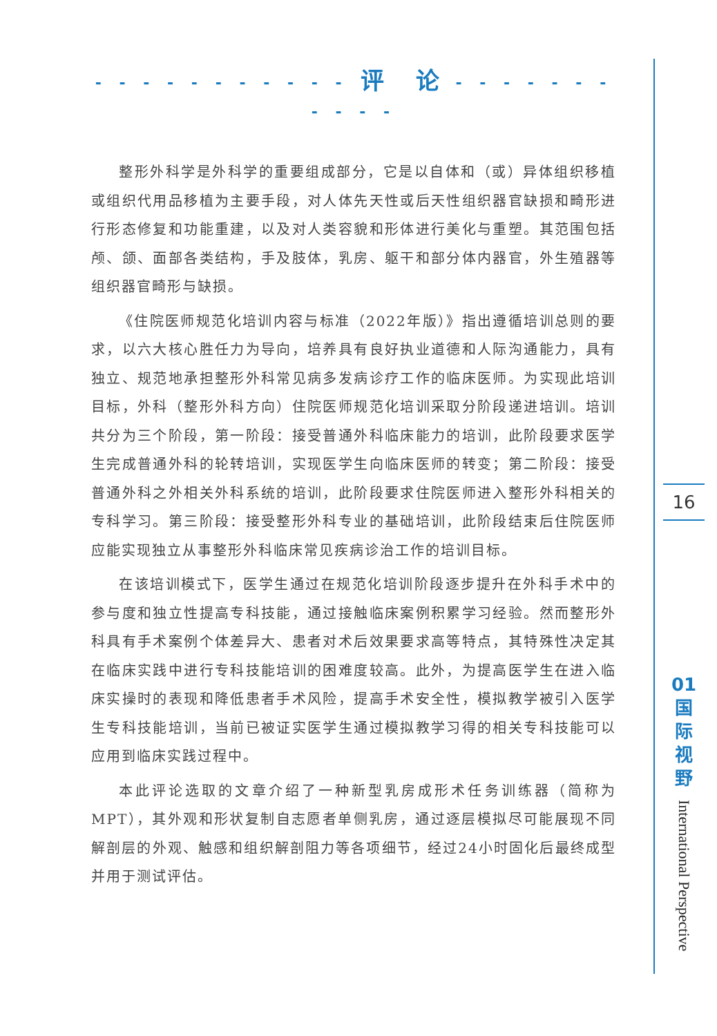- - - - - - - - - - - 评　论 - - - - - - - - - - -
整形外科学是外科学的重要组成部分，它是以自体和（或）异体组织移植或组织代用品移植为主要手段，对人体先天性或后天性组织器官缺损和畸形进行形态修复和功能重建，以及对人类容貌和形体进行美化与重塑。其范围包括颅、颌、面部各类结构，手及肢体，乳房、躯干和部分体内器官，外生殖器等组织器官畸形与缺损。
《住院医师规范化培训内容与标准（2022年版）》指出遵循培训总则的要求，以六大核心胜任力为导向，培养具有良好执业道德和人际沟通能力，具有独立、规范地承担整形外科常见病多发病诊疗工作的临床医师。为实现此培训目标，外科（整形外科方向）住院医师规范化培训采取分阶段递进培训。培训共分为三个阶段，第一阶段：接受普通外科临床能力的培训，此阶段要求医学生完成普通外科的轮转培训，实现医学生向临床医师的转变；第二阶段：接受普通外科之外相关外科系统的培训，此阶段要求住院医师进入整形外科相关的专科学习。第三阶段：接受整形外科专业的基础培训，此阶段结束后住院医师应能实现独立从事整形外科临床常见疾病诊治工作的培训目标。
在该培训模式下，医学生通过在规范化培训阶段逐步提升在外科手术中的参与度和独立性提高专科技能，通过接触临床案例积累学习经验。然而整形外科具有手术案例个体差异大、患者对术后效果要求高等特点，其特殊性决定其在临床实践中进行专科技能培训的困难度较高。此外，为提高医学生在进入临床实操时的表现和降低患者手术风险，提高手术安全性，模拟教学被引入医学生专科技能培训，当前已被证实医学生通过模拟教学习得的相关专科技能可以应用到临床实践过程中。
本此评论选取的文章介绍了一种新型乳房成形术任务训练器（简称为MPT），其外观和形状复制自志愿者单侧乳房，通过逐层模拟尽可能展现不同解剖层的外观、触感和组织解剖阻力等各项细节，经过24小时固化后最终成型并用于测试评估。
16
01
国
际
视
野
International Perspective